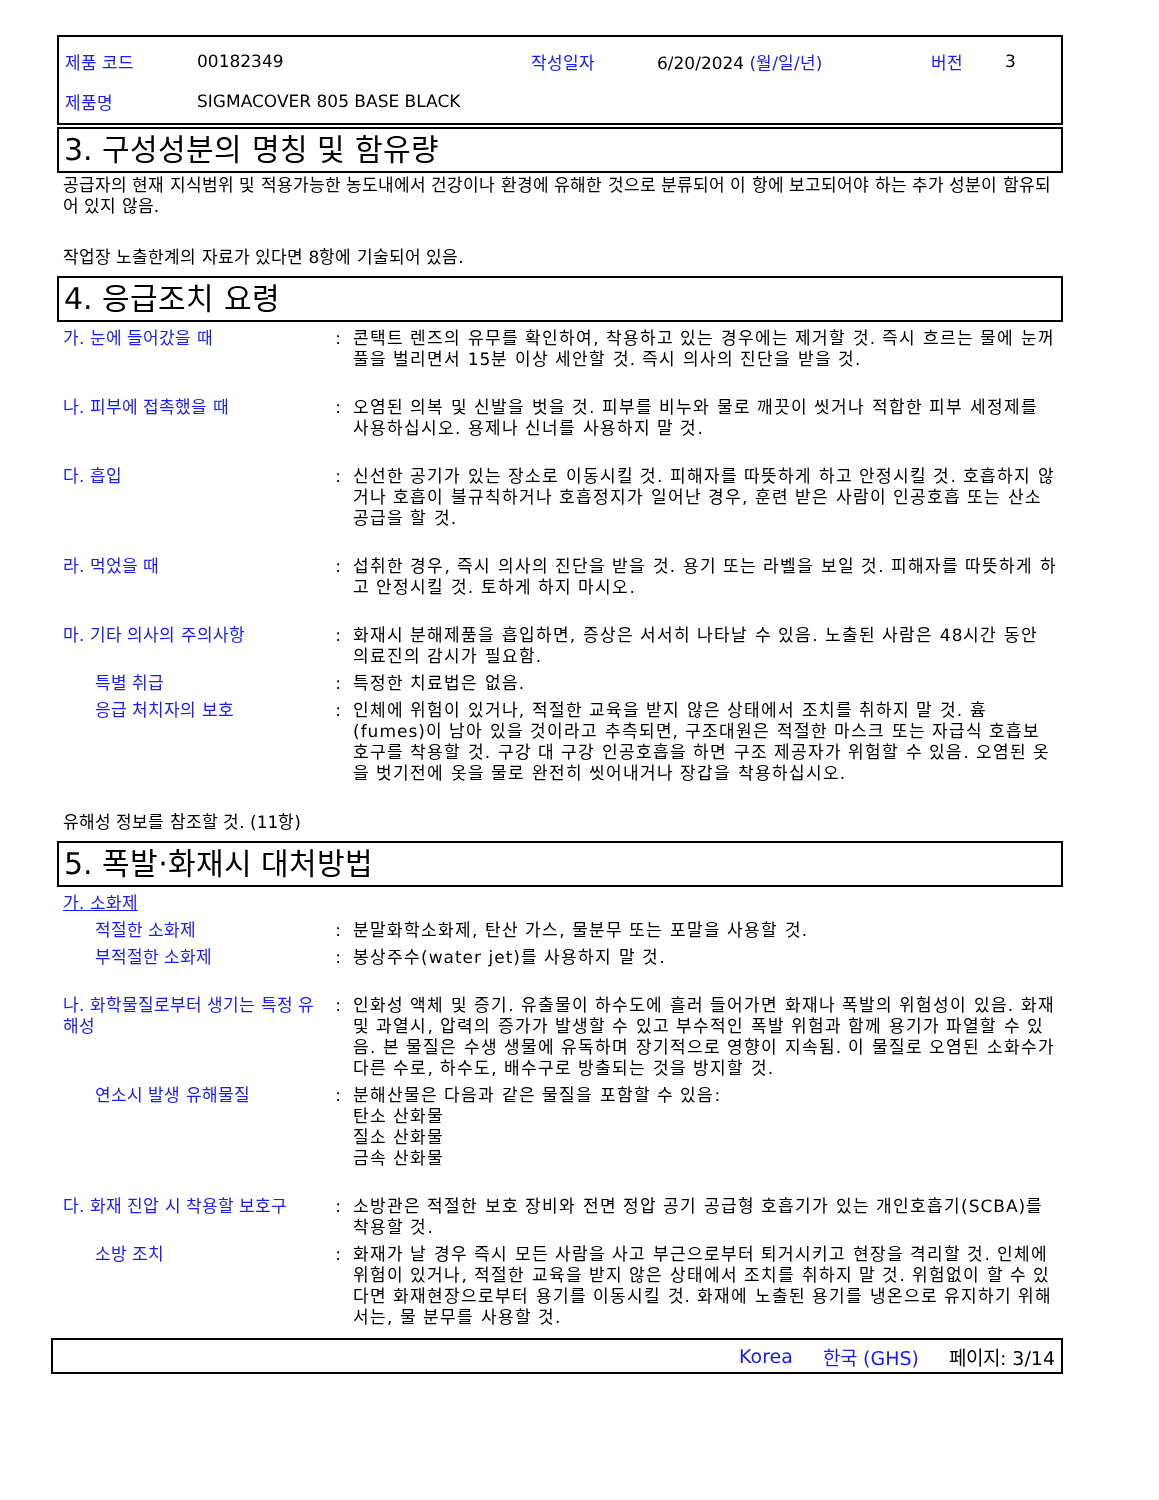제품 코드 00182349 작성일자 6/20/2024 (월/일/년) 버전 3
제품명 SIGMACOVER 805 BASE BLACK
3. 구성성분의 명칭 및 함유량
공급자의 현재 지식범위 및 적용가능한 농도내에서 건강이나 환경에 유해한 것으로 분류되어 이 항에 보고되어야 하는 추가 성분이 함유되어 있지 않음.
작업장 노출한계의 자료가 있다면 8항에 기술되어 있음.
4. 응급조치 요령
가. 눈에 들어갔을 때 : 콘택트 렌즈의 유무를 확인하여, 착용하고 있는 경우에는 제거할 것. 즉시 흐르는 물에 눈꺼풀을 벌리면서 15분 이상 세안할 것. 즉시 의사의 진단을 받을 것.
나. 피부에 접촉했을 때 : 오염된 의복 및 신발을 벗을 것. 피부를 비누와 물로 깨끗이 씻거나 적합한 피부 세정제를 사용하십시오. 용제나 신너를 사용하지 말 것.
다. 흡입 : 신선한 공기가 있는 장소로 이동시킬 것. 피해자를 따뜻하게 하고 안정시킬 것. 호흡하지 않거나 호흡이 불규칙하거나 호흡정지가 일어난 경우, 훈련 받은 사람이 인공호흡 또는 산소 공급을 할 것.
라. 먹었을 때 : 섭취한 경우, 즉시 의사의 진단을 받을 것. 용기 또는 라벨을 보일 것. 피해자를 따뜻하게 하고 안정시킬 것. 토하게 하지 마시오.
마. 기타 의사의 주의사항 : 화재시 분해제품을 흡입하면, 증상은 서서히 나타날 수 있음. 노출된 사람은 48시간 동안 의료진의 감시가 필요함.
특별 취급 : 특정한 치료법은 없음.
응급 처치자의 보호 : 인체에 위험이 있거나, 적절한 교육을 받지 않은 상태에서 조치를 취하지 말 것. 흄(fumes)이 남아 있을 것이라고 추측되면, 구조대원은 적절한 마스크 또는 자급식 호흡보호구를 착용할 것. 구강 대 구강 인공호흡을 하면 구조 제공자가 위험할 수 있음. 오염된 옷을 벗기전에 옷을 물로 완전히 씻어내거나 장갑을 착용하십시오.
유해성 정보를 참조할 것. (11항)
5. 폭발·화재시 대처방법
가. 소화제
적절한 소화제 : 분말화학소화제, 탄산 가스, 물분무 또는 포말을 사용할 것.
부적절한 소화제 : 봉상주수(water jet)를 사용하지 말 것.
나. 화학물질로부터 생기는 특정 유해성
: 인화성 액체 및 증기. 유출물이 하수도에 흘러 들어가면 화재나 폭발의 위험성이 있음. 화재 및 과열시, 압력의 증가가 발생할 수 있고 부수적인 폭발 위험과 함께 용기가 파열할 수 있음. 본 물질은 수생 생물에 유독하며 장기적으로 영향이 지속됨. 이 물질로 오염된 소화수가 다른 수로, 하수도, 배수구로 방출되는 것을 방지할 것.
연소시 발생 유해물질 : 분해산물은 다음과 같은 물질을 포함할 수 있음:
탄소 산화물
질소 산화물
금속 산화물
다. 화재 진압 시 착용할 보호구
: 소방관은 적절한 보호 장비와 전면 정압 공기 공급형 호흡기가 있는 개인호흡기(SCBA)를 착용할 것.
소방 조치 : 화재가 날 경우 즉시 모든 사람을 사고 부근으로부터 퇴거시키고 현장을 격리할 것. 인체에 위험이 있거나, 적절한 교육을 받지 않은 상태에서 조치를 취하지 말 것. 위험없이 할 수 있다면 화재현장으로부터 용기를 이동시킬 것. 화재에 노출된 용기를 냉온으로 유지하기 위해서는, 물 분무를 사용할 것.
Korea 한국 (GHS) 페이지: 3/14